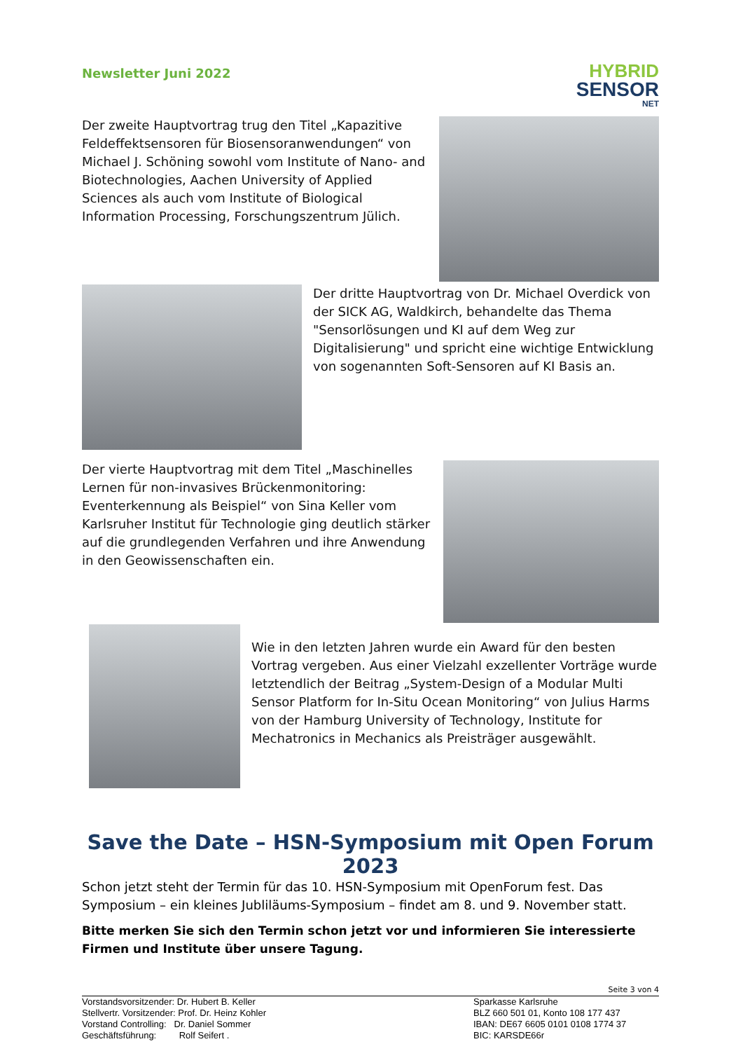Newsletter Juni 2022
HYBRID
SENSOR
NET
Der zweite Hauptvortrag trug den Titel „Kapazitive Feldeffektsensoren für Biosensoranwendungen“ von Michael J. Schöning sowohl vom Institute of Nano- and Biotechnologies, Aachen University of Applied Sciences als auch vom Institute of Biological Information Processing, Forschungszentrum Jülich.
Der dritte Hauptvortrag von Dr. Michael Overdick von der SICK AG, Waldkirch, behandelte das Thema "Sensorlösungen und KI auf dem Weg zur Digitalisierung" und spricht eine wichtige Entwicklung von sogenannten Soft-Sensoren auf KI Basis an.
Der vierte Hauptvortrag mit dem Titel „Maschinelles Lernen für non-invasives Brückenmonitoring: Eventerkennung als Beispiel“ von Sina Keller vom Karlsruher Institut für Technologie ging deutlich stärker auf die grundlegenden Verfahren und ihre Anwendung in den Geowissenschaften ein.
Wie in den letzten Jahren wurde ein Award für den besten Vortrag vergeben. Aus einer Vielzahl exzellenter Vorträge wurde letztendlich der Beitrag „System-Design of a Modular Multi Sensor Platform for In-Situ Ocean Monitoring“ von Julius Harms von der Hamburg University of Technology, Institute for Mechatronics in Mechanics als Preisträger ausgewählt.
Save the Date – HSN-Symposium mit Open Forum 2023
Schon jetzt steht der Termin für das 10. HSN-Symposium mit OpenForum fest. Das Symposium – ein kleines Jubliläums-Symposium – findet am 8. und 9. November statt.
Bitte merken Sie sich den Termin schon jetzt vor und informieren Sie interessierte Firmen und Institute über unsere Tagung.
Seite 3 von 4
Vorstandsvorsitzender: Dr. Hubert B. Keller
Stellvertr. Vorsitzender: Prof. Dr. Heinz Kohler
Vorstand Controlling: Dr. Daniel Sommer
Geschäftsführung: Rolf Seifert .
Sparkasse Karlsruhe
BLZ 660 501 01, Konto 108 177 437
IBAN: DE67 6605 0101 0108 1774 37
BIC: KARSDE66r